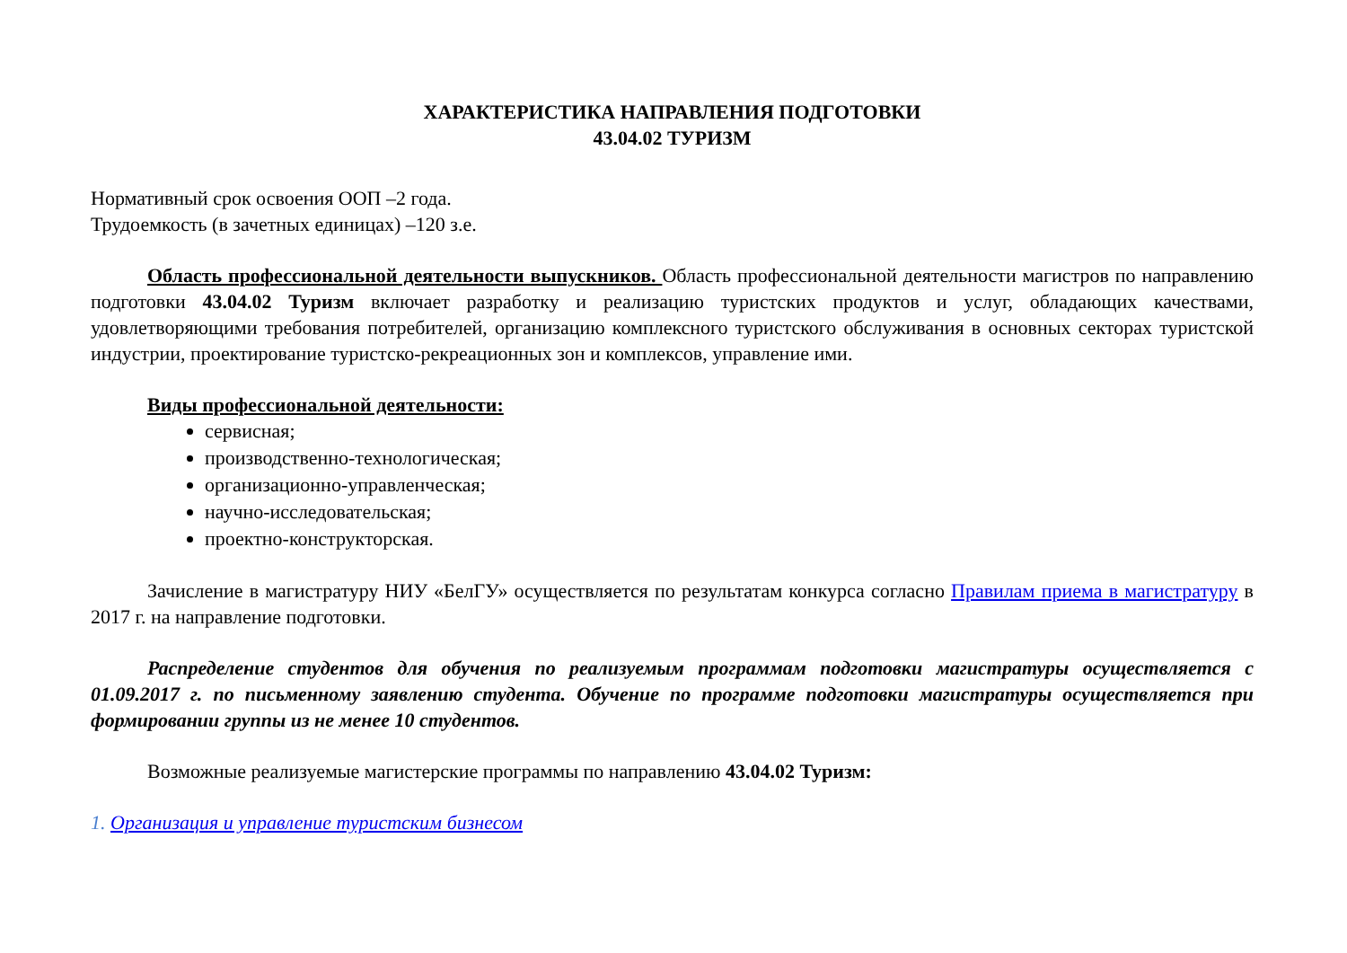ХАРАКТЕРИСТИКА НАПРАВЛЕНИЯ ПОДГОТОВКИ
43.04.02 ТУРИЗМ
Нормативный срок освоения ООП –2 года.
Трудоемкость (в зачетных единицах) –120 з.е.
Область профессиональной деятельности выпускников. Область профессиональной деятельности магистров по направлению подготовки 43.04.02 Туризм включает разработку и реализацию туристских продуктов и услуг, обладающих качествами, удовлетворяющими требования потребителей, организацию комплексного туристского обслуживания в основных секторах туристской индустрии, проектирование туристско-рекреационных зон и комплексов, управление ими.
Виды профессиональной деятельности:
сервисная;
производственно-технологическая;
организационно-управленческая;
научно-исследовательская;
проектно-конструкторская.
Зачисление в магистратуру НИУ «БелГУ» осуществляется по результатам конкурса согласно Правилам приема в магистратуру в 2017 г. на направление подготовки.
Распределение студентов для обучения по реализуемым программам подготовки магистратуры осуществляется с 01.09.2017 г. по письменному заявлению студента. Обучение по программе подготовки магистратуры осуществляется при формировании группы из не менее 10 студентов.
Возможные реализуемые магистерские программы по направлению 43.04.02 Туризм:
1. Организация и управление туристским бизнесом